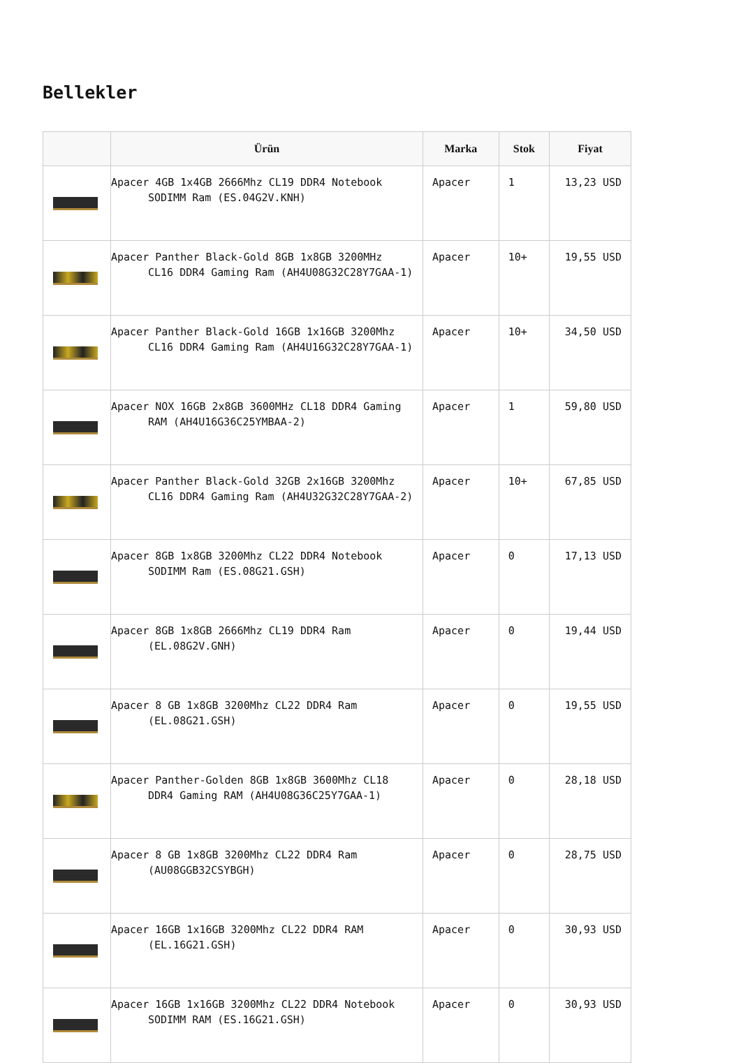Bellekler
| | Ürün | Marka | Stok | Fiyat |
| --- | --- | --- | --- | --- |
| | Apacer 4GB 1x4GB 2666Mhz CL19 DDR4 Notebook SODIMM Ram (ES.04G2V.KNH) | Apacer | 1 | 13,23 USD |
| | Apacer Panther Black-Gold 8GB 1x8GB 3200MHz CL16 DDR4 Gaming Ram (AH4U08G32C28Y7GAA-1) | Apacer | 10+ | 19,55 USD |
| | Apacer Panther Black-Gold 16GB 1x16GB 3200Mhz CL16 DDR4 Gaming Ram (AH4U16G32C28Y7GAA-1) | Apacer | 10+ | 34,50 USD |
| | Apacer NOX 16GB 2x8GB 3600MHz CL18 DDR4 Gaming RAM (AH4U16G36C25YMBAA-2) | Apacer | 1 | 59,80 USD |
| | Apacer Panther Black-Gold 32GB 2x16GB 3200Mhz CL16 DDR4 Gaming Ram (AH4U32G32C28Y7GAA-2) | Apacer | 10+ | 67,85 USD |
| | Apacer 8GB 1x8GB 3200Mhz CL22 DDR4 Notebook SODIMM Ram (ES.08G21.GSH) | Apacer | 0 | 17,13 USD |
| | Apacer 8GB 1x8GB 2666Mhz CL19 DDR4 Ram (EL.08G2V.GNH) | Apacer | 0 | 19,44 USD |
| | Apacer 8 GB 1x8GB 3200Mhz CL22 DDR4 Ram (EL.08G21.GSH) | Apacer | 0 | 19,55 USD |
| | Apacer Panther-Golden 8GB 1x8GB 3600Mhz CL18 DDR4 Gaming RAM (AH4U08G36C25Y7GAA-1) | Apacer | 0 | 28,18 USD |
| | Apacer 8 GB 1x8GB 3200Mhz CL22 DDR4 Ram (AU08GGB32CSYBGH) | Apacer | 0 | 28,75 USD |
| | Apacer 16GB 1x16GB 3200Mhz CL22 DDR4 RAM (EL.16G21.GSH) | Apacer | 0 | 30,93 USD |
| | Apacer 16GB 1x16GB 3200Mhz CL22 DDR4 Notebook SODIMM RAM (ES.16G21.GSH) | Apacer | 0 | 30,93 USD |